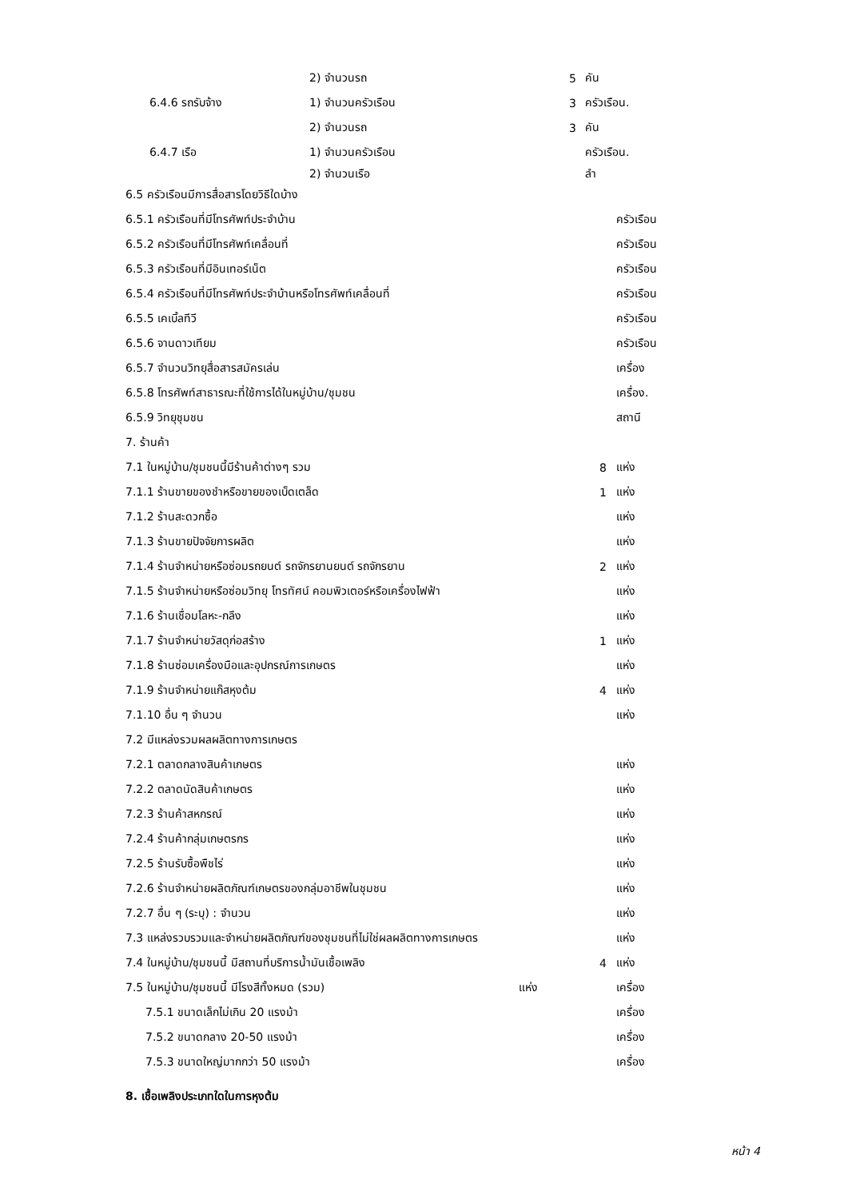2) จำนวนรถ 5 คัน
6.4.6 รถรับจ้าง 1) จำนวนครัวเรือน 3 ครัวเรือน.
2) จำนวนรถ 3 คัน
6.4.7 เรือ 1) จำนวนครัวเรือน ครัวเรือน.
2) จำนวนเรือ ลำ
6.5 ครัวเรือนมีการสื่อสารโดยวิธีใดบ้าง
6.5.1 ครัวเรือนที่มีโทรศัพท์ประจำบ้าน ครัวเรือน
6.5.2 ครัวเรือนที่มีโทรศัพท์เคลื่อนที่ ครัวเรือน
6.5.3 ครัวเรือนที่มีอินเทอร์เน็ต ครัวเรือน
6.5.4 ครัวเรือนที่มีโทรศัพท์ประจำบ้านหรือโทรศัพท์เคลื่อนที่ ครัวเรือน
6.5.5 เคเบิ้ลทีวี ครัวเรือน
6.5.6 จานดาวเทียม ครัวเรือน
6.5.7 จำนวนวิทยุสื่อสารสมัครเล่น เครื่อง
6.5.8 โทรศัพท์สาธารณะที่ใช้การได้ในหมู่บ้าน/ชุมชน เครื่อง.
6.5.9 วิทยุชุมชน สถานี
7. ร้านค้า
7.1 ในหมู่บ้าน/ชุมชนนี้มีร้านค้าต่างๆ รวม 8 แห่ง
7.1.1 ร้านขายของชำหรือขายของเบ็ดเตล็ด 1 แห่ง
7.1.2 ร้านสะดวกซื้อ แห่ง
7.1.3 ร้านขายปัจจัยการผลิต แห่ง
7.1.4 ร้านจำหน่ายหรือซ่อมรถยนต์ รถจักรยานยนต์ รถจักรยาน 2 แห่ง
7.1.5 ร้านจำหน่ายหรือซ่อมวิทยุ โทรทัศน์ คอมพิวเตอร์หรือเครื่องไฟฟ้า แห่ง
7.1.6 ร้านเชื่อมโลหะ-กลึง แห่ง
7.1.7 ร้านจำหน่ายวัสดุก่อสร้าง 1 แห่ง
7.1.8 ร้านซ่อมเครื่องมือและอุปกรณ์การเกษตร แห่ง
7.1.9 ร้านจำหน่ายแก๊สหุงต้ม 4 แห่ง
7.1.10 อื่น ๆ จำนวน แห่ง
7.2 มีแหล่งรวมผลผลิตทางการเกษตร
7.2.1 ตลาดกลางสินค้าเกษตร แห่ง
7.2.2 ตลาดนัดสินค้าเกษตร แห่ง
7.2.3 ร้านค้าสหกรณ์ แห่ง
7.2.4 ร้านค้ากลุ่มเกษตรกร แห่ง
7.2.5 ร้านรับซื้อพืชไร่ แห่ง
7.2.6 ร้านจำหน่ายผลิตภัณฑ์เกษตรของกลุ่มอาชีพในชุมชน แห่ง
7.2.7 อื่น ๆ (ระบุ) : จำนวน แห่ง
7.3 แหล่งรวบรวมและจำหน่ายผลิตภัณฑ์ของชุมชนที่ไม่ใช่ผลผลิตทางการเกษตร แห่ง
7.4 ในหมู่บ้าน/ชุมชนนี้ มีสถานที่บริการน้ำมันเชื้อเพลิง 4 แห่ง
7.5 ในหมู่บ้าน/ชุมชนนี้ มีโรงสีทั้งหมด (รวม) แห่ง เครื่อง
7.5.1 ขนาดเล็กไม่เกิน 20 แรงม้า เครื่อง
7.5.2 ขนาดกลาง 20-50 แรงม้า เครื่อง
7.5.3 ขนาดใหญ่มากกว่า 50 แรงม้า เครื่อง
8. เชื้อเพลิงประเภทใดในการหุงต้ม
หน้า 4